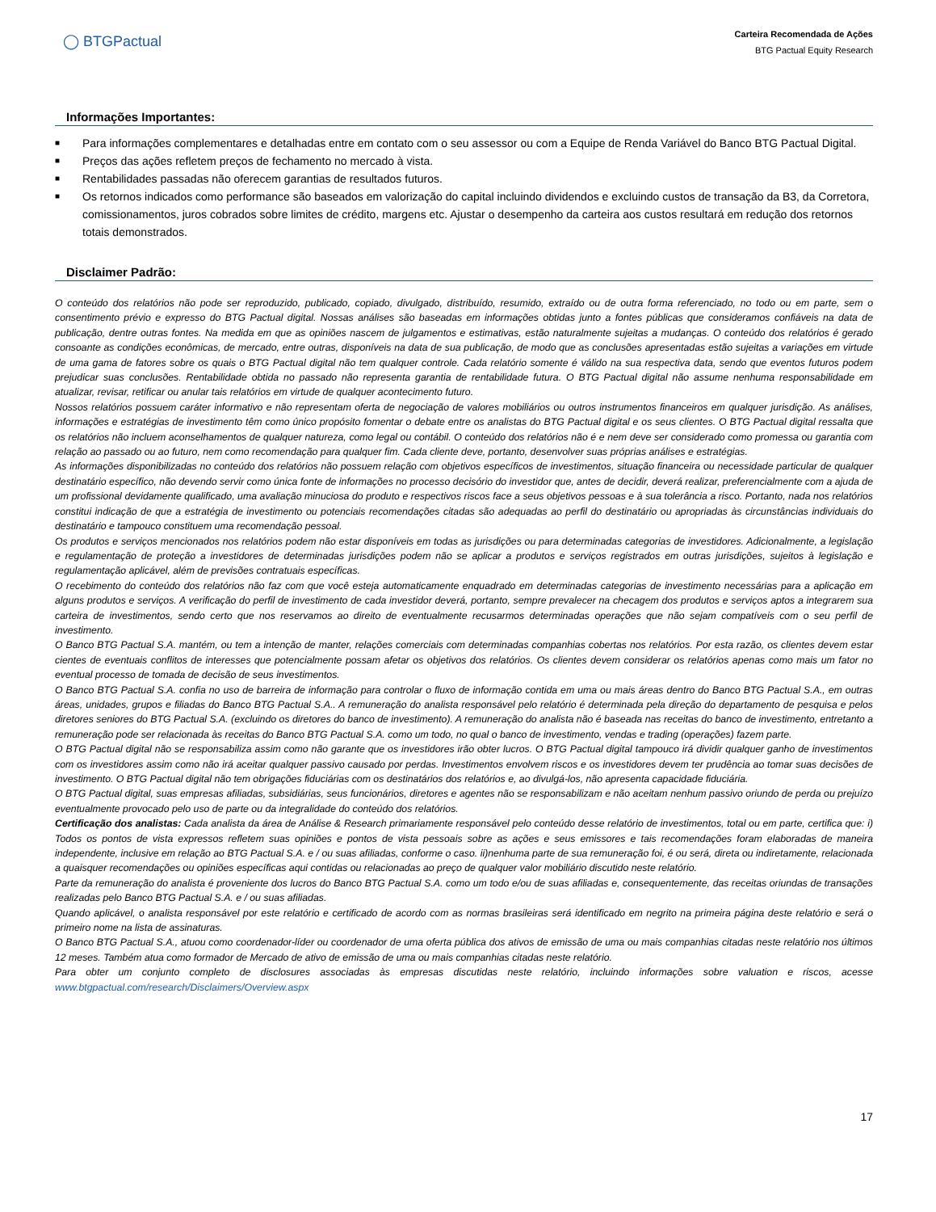◯ BTGPactual
Carteira Recomendada de Ações
BTG Pactual Equity Research
Informações Importantes:
■ Para informações complementares e detalhadas entre em contato com o seu assessor ou com a Equipe de Renda Variável do Banco BTG Pactual Digital.
■ Preços das ações refletem preços de fechamento no mercado à vista.
■ Rentabilidades passadas não oferecem garantias de resultados futuros.
■ Os retornos indicados como performance são baseados em valorização do capital incluindo dividendos e excluindo custos de transação da B3, da Corretora, comissionamentos, juros cobrados sobre limites de crédito, margens etc. Ajustar o desempenho da carteira aos custos resultará em redução dos retornos totais demonstrados.
Disclaimer Padrão:
O conteúdo dos relatórios não pode ser reproduzido, publicado, copiado, divulgado, distribuído, resumido, extraído ou de outra forma referenciado, no todo ou em parte, sem o consentimento prévio e expresso do BTG Pactual digital. Nossas análises são baseadas em informações obtidas junto a fontes públicas que consideramos confiáveis na data de publicação, dentre outras fontes. Na medida em que as opiniões nascem de julgamentos e estimativas, estão naturalmente sujeitas a mudanças. O conteúdo dos relatórios é gerado consoante as condições econômicas, de mercado, entre outras, disponíveis na data de sua publicação, de modo que as conclusões apresentadas estão sujeitas a variações em virtude de uma gama de fatores sobre os quais o BTG Pactual digital não tem qualquer controle. Cada relatório somente é válido na sua respectiva data, sendo que eventos futuros podem prejudicar suas conclusões. Rentabilidade obtida no passado não representa garantia de rentabilidade futura. O BTG Pactual digital não assume nenhuma responsabilidade em atualizar, revisar, retificar ou anular tais relatórios em virtude de qualquer acontecimento futuro.
Nossos relatórios possuem caráter informativo e não representam oferta de negociação de valores mobiliários ou outros instrumentos financeiros em qualquer jurisdição. As análises, informações e estratégias de investimento têm como único propósito fomentar o debate entre os analistas do BTG Pactual digital e os seus clientes. O BTG Pactual digital ressalta que os relatórios não incluem aconselhamentos de qualquer natureza, como legal ou contábil. O conteúdo dos relatórios não é e nem deve ser considerado como promessa ou garantia com relação ao passado ou ao futuro, nem como recomendação para qualquer fim. Cada cliente deve, portanto, desenvolver suas próprias análises e estratégias.
As informações disponibilizadas no conteúdo dos relatórios não possuem relação com objetivos específicos de investimentos, situação financeira ou necessidade particular de qualquer destinatário específico, não devendo servir como única fonte de informações no processo decisório do investidor que, antes de decidir, deverá realizar, preferencialmente com a ajuda de um profissional devidamente qualificado, uma avaliação minuciosa do produto e respectivos riscos face a seus objetivos pessoas e à sua tolerância a risco. Portanto, nada nos relatórios constitui indicação de que a estratégia de investimento ou potenciais recomendações citadas são adequadas ao perfil do destinatário ou apropriadas às circunstâncias individuais do destinatário e tampouco constituem uma recomendação pessoal.
Os produtos e serviços mencionados nos relatórios podem não estar disponíveis em todas as jurisdições ou para determinadas categorias de investidores. Adicionalmente, a legislação e regulamentação de proteção a investidores de determinadas jurisdições podem não se aplicar a produtos e serviços registrados em outras jurisdições, sujeitos à legislação e regulamentação aplicável, além de previsões contratuais específicas.
O recebimento do conteúdo dos relatórios não faz com que você esteja automaticamente enquadrado em determinadas categorias de investimento necessárias para a aplicação em alguns produtos e serviços. A verificação do perfil de investimento de cada investidor deverá, portanto, sempre prevalecer na checagem dos produtos e serviços aptos a integrarem sua carteira de investimentos, sendo certo que nos reservamos ao direito de eventualmente recusarmos determinadas operações que não sejam compatíveis com o seu perfil de investimento.
O Banco BTG Pactual S.A. mantém, ou tem a intenção de manter, relações comerciais com determinadas companhias cobertas nos relatórios. Por esta razão, os clientes devem estar cientes de eventuais conflitos de interesses que potencialmente possam afetar os objetivos dos relatórios. Os clientes devem considerar os relatórios apenas como mais um fator no eventual processo de tomada de decisão de seus investimentos.
O Banco BTG Pactual S.A. confia no uso de barreira de informação para controlar o fluxo de informação contida em uma ou mais áreas dentro do Banco BTG Pactual S.A., em outras áreas, unidades, grupos e filiadas do Banco BTG Pactual S.A.. A remuneração do analista responsável pelo relatório é determinada pela direção do departamento de pesquisa e pelos diretores seniores do BTG Pactual S.A. (excluindo os diretores do banco de investimento). A remuneração do analista não é baseada nas receitas do banco de investimento, entretanto a remuneração pode ser relacionada às receitas do Banco BTG Pactual S.A. como um todo, no qual o banco de investimento, vendas e trading (operações) fazem parte.
O BTG Pactual digital não se responsabiliza assim como não garante que os investidores irão obter lucros. O BTG Pactual digital tampouco irá dividir qualquer ganho de investimentos com os investidores assim como não irá aceitar qualquer passivo causado por perdas. Investimentos envolvem riscos e os investidores devem ter prudência ao tomar suas decisões de investimento. O BTG Pactual digital não tem obrigações fiduciárias com os destinatários dos relatórios e, ao divulgá-los, não apresenta capacidade fiduciária.
O BTG Pactual digital, suas empresas afiliadas, subsidiárias, seus funcionários, diretores e agentes não se responsabilizam e não aceitam nenhum passivo oriundo de perda ou prejuízo eventualmente provocado pelo uso de parte ou da integralidade do conteúdo dos relatórios.
Certificação dos analistas: Cada analista da área de Análise & Research primariamente responsável pelo conteúdo desse relatório de investimentos, total ou em parte, certifica que: i) Todos os pontos de vista expressos refletem suas opiniões e pontos de vista pessoais sobre as ações e seus emissores e tais recomendações foram elaboradas de maneira independente, inclusive em relação ao BTG Pactual S.A. e / ou suas afiliadas, conforme o caso. ii)nenhuma parte de sua remuneração foi, é ou será, direta ou indiretamente, relacionada a quaisquer recomendações ou opiniões específicas aqui contidas ou relacionadas ao preço de qualquer valor mobiliário discutido neste relatório.
Parte da remuneração do analista é proveniente dos lucros do Banco BTG Pactual S.A. como um todo e/ou de suas afiliadas e, consequentemente, das receitas oriundas de transações realizadas pelo Banco BTG Pactual S.A. e / ou suas afiliadas.
Quando aplicável, o analista responsável por este relatório e certificado de acordo com as normas brasileiras será identificado em negrito na primeira página deste relatório e será o primeiro nome na lista de assinaturas.
O Banco BTG Pactual S.A., atuou como coordenador-líder ou coordenador de uma oferta pública dos ativos de emissão de uma ou mais companhias citadas neste relatório nos últimos 12 meses. Também atua como formador de Mercado de ativo de emissão de uma ou mais companhias citadas neste relatório.
Para obter um conjunto completo de disclosures associadas às empresas discutidas neste relatório, incluindo informações sobre valuation e riscos, acesse www.btgpactual.com/research/Disclaimers/Overview.aspx
17